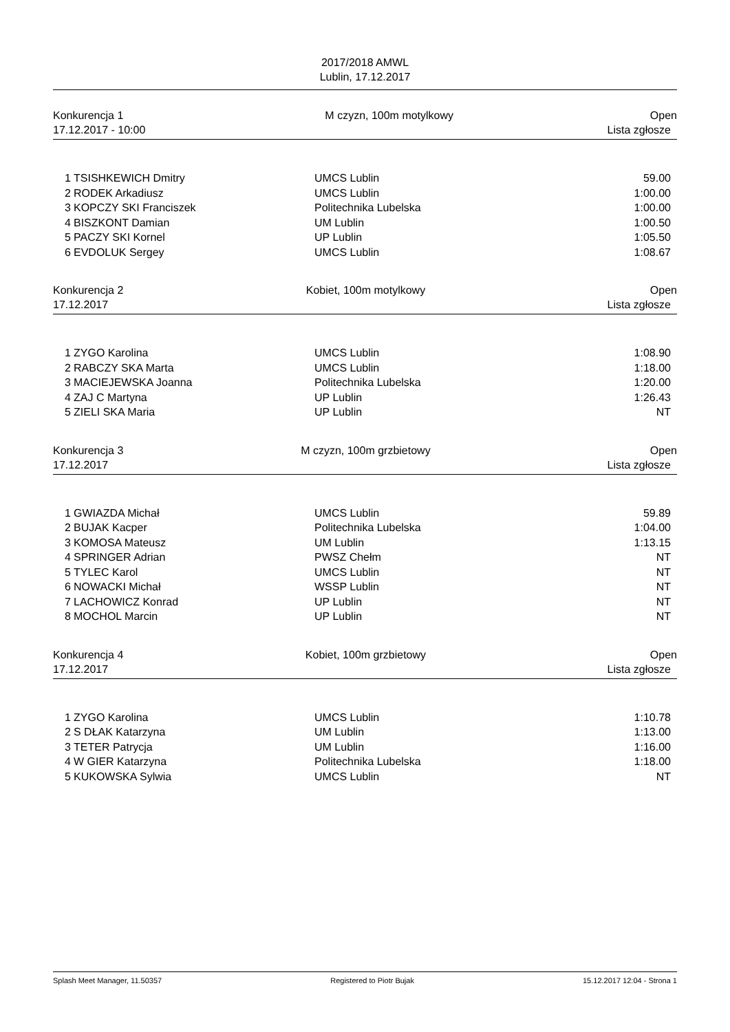2017/2018 AMWL
Lublin, 17.12.2017
| Konkurencja 1 | M czyzn, 100m motylkowy | Open |
| 17.12.2017 - 10:00 | | Lista zgłosze |
| 1 | TSISHKEWICH Dmitry | UMCS Lublin | 59.00 |
| 2 | RODEK Arkadiusz | UMCS Lublin | 1:00.00 |
| 3 | KOPCZY SKI Franciszek | Politechnika Lubelska | 1:00.00 |
| 4 | BISZKONT Damian | UM Lublin | 1:00.50 |
| 5 | PACZY SKI Kornel | UP Lublin | 1:05.50 |
| 6 | EVDOLUK Sergey | UMCS Lublin | 1:08.67 |
| Konkurencja 2 | Kobiet, 100m motylkowy | Open |
| 17.12.2017 | | Lista zgłosze |
| 1 | ZYGO Karolina | UMCS Lublin | 1:08.90 |
| 2 | RABCZY SKA Marta | UMCS Lublin | 1:18.00 |
| 3 | MACIEJEWSKA Joanna | Politechnika Lubelska | 1:20.00 |
| 4 | ZAJ C Martyna | UP Lublin | 1:26.43 |
| 5 | ZIELI SKA Maria | UP Lublin | NT |
| Konkurencja 3 | M czyzn, 100m grzbietowy | Open |
| 17.12.2017 | | Lista zgłosze |
| 1 | GWIAZDA Michał | UMCS Lublin | 59.89 |
| 2 | BUJAK Kacper | Politechnika Lubelska | 1:04.00 |
| 3 | KOMOSA Mateusz | UM Lublin | 1:13.15 |
| 4 | SPRINGER Adrian | PWSZ Chełm | NT |
| 5 | TYLEC Karol | UMCS Lublin | NT |
| 6 | NOWACKI Michał | WSSP Lublin | NT |
| 7 | LACHOWICZ Konrad | UP Lublin | NT |
| 8 | MOCHOL Marcin | UP Lublin | NT |
| Konkurencja 4 | Kobiet, 100m grzbietowy | Open |
| 17.12.2017 | | Lista zgłosze |
| 1 | ZYGO Karolina | UMCS Lublin | 1:10.78 |
| 2 | S DŁAK Katarzyna | UM Lublin | 1:13.00 |
| 3 | TETER Patrycja | UM Lublin | 1:16.00 |
| 4 | W GIER Katarzyna | Politechnika Lubelska | 1:18.00 |
| 5 | KUKOWSKA Sylwia | UMCS Lublin | NT |
Splash Meet Manager, 11.50357 Registered to Piotr Bujak 15.12.2017 12:04 - Strona 1